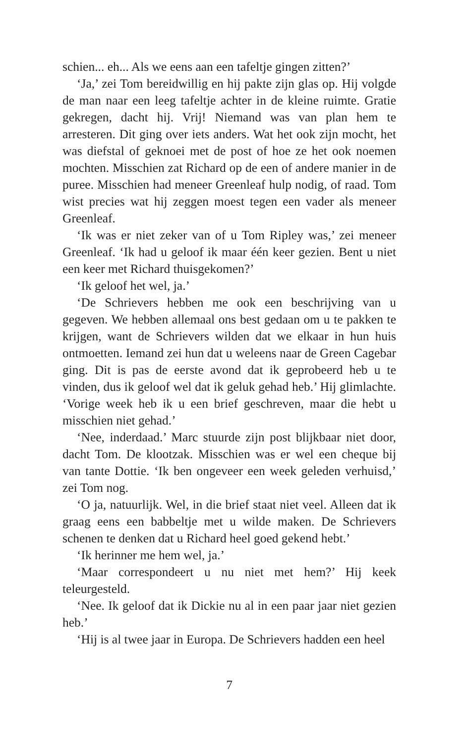schien... eh... Als we eens aan een tafeltje gingen zitten?’
‘Ja,’ zei Tom bereidwillig en hij pakte zijn glas op. Hij volgde de man naar een leeg tafeltje achter in de kleine ruimte. Gratie gekregen, dacht hij. Vrij! Niemand was van plan hem te arresteren. Dit ging over iets anders. Wat het ook zijn mocht, het was diefstal of geknoei met de post of hoe ze het ook noemen mochten. Misschien zat Richard op de een of andere manier in de puree. Misschien had meneer Greenleaf hulp nodig, of raad. Tom wist precies wat hij zeggen moest tegen een vader als meneer Greenleaf.
‘Ik was er niet zeker van of u Tom Ripley was,’ zei meneer Greenleaf. ‘Ik had u geloof ik maar één keer gezien. Bent u niet een keer met Richard thuisgekomen?’
‘Ik geloof het wel, ja.’
‘De Schrievers hebben me ook een beschrijving van u gegeven. We hebben allemaal ons best gedaan om u te pakken te krijgen, want de Schrievers wilden dat we elkaar in hun huis ontmoetten. Iemand zei hun dat u weleens naar de Green Cagebar ging. Dit is pas de eerste avond dat ik geprobeerd heb u te vinden, dus ik geloof wel dat ik geluk gehad heb.’ Hij glimlachte. ‘Vorige week heb ik u een brief geschreven, maar die hebt u misschien niet gehad.’
‘Nee, inderdaad.’ Marc stuurde zijn post blijkbaar niet door, dacht Tom. De klootzak. Misschien was er wel een cheque bij van tante Dottie. ‘Ik ben ongeveer een week geleden verhuisd,’ zei Tom nog.
‘O ja, natuurlijk. Wel, in die brief staat niet veel. Alleen dat ik graag eens een babbeltje met u wilde maken. De Schrievers schenen te denken dat u Richard heel goed gekend hebt.’
‘Ik herinner me hem wel, ja.’
‘Maar correspondeert u nu niet met hem?’ Hij keek teleurgesteld.
‘Nee. Ik geloof dat ik Dickie nu al in een paar jaar niet gezien heb.’
‘Hij is al twee jaar in Europa. De Schrievers hadden een heel
7